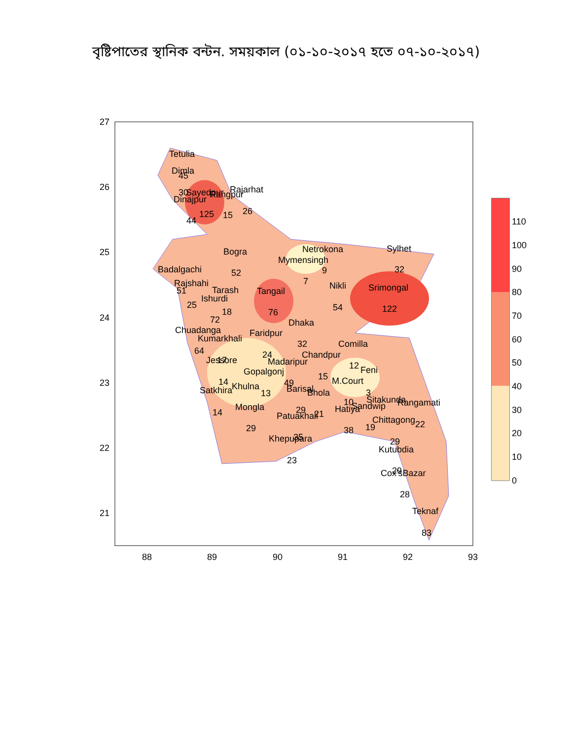বৃষ্টিপাতের স্থানিক বন্টন. সময়কাল (০১-১০-২০১৭ হতে ০৭-১০-২০১৭)
Tetulia
Dimla
45
30
Sayedpur
Rangpur
Rajarhat
Dinajpur
125
15
26
44
Bogra
52
Netrokona
Mymensingh
9
7
Sylhet
32
Badalgachi
Rajshahi
51
Tarash
Tangail
Nikli
Srimongal
Ishurdi
25
18
76
54
122
72
Dhaka
Chuadanga
Faridpur
Kumarkhali
32
Comilla
64
24
Chandpur
Jessore
17
Madaripur
12
Feni
Gopalgonj
15
14
49
M.Court
Khulna
Barisal
Satkhira
13
Bhola
3
Sitakunda
10
Rangamati
Mongla
Sandwip
Hatiya
29
14
Patuakhali
21
Chittagong
22
19
29
38
35
Khepupara
29
Kutubdia
23
Cox'sBazar
29
28
Teknaf
83
27
26
25
24
23
22
21
88
89
90
91
92
93
110
100
90
80
70
60
50
40
30
20
10
0